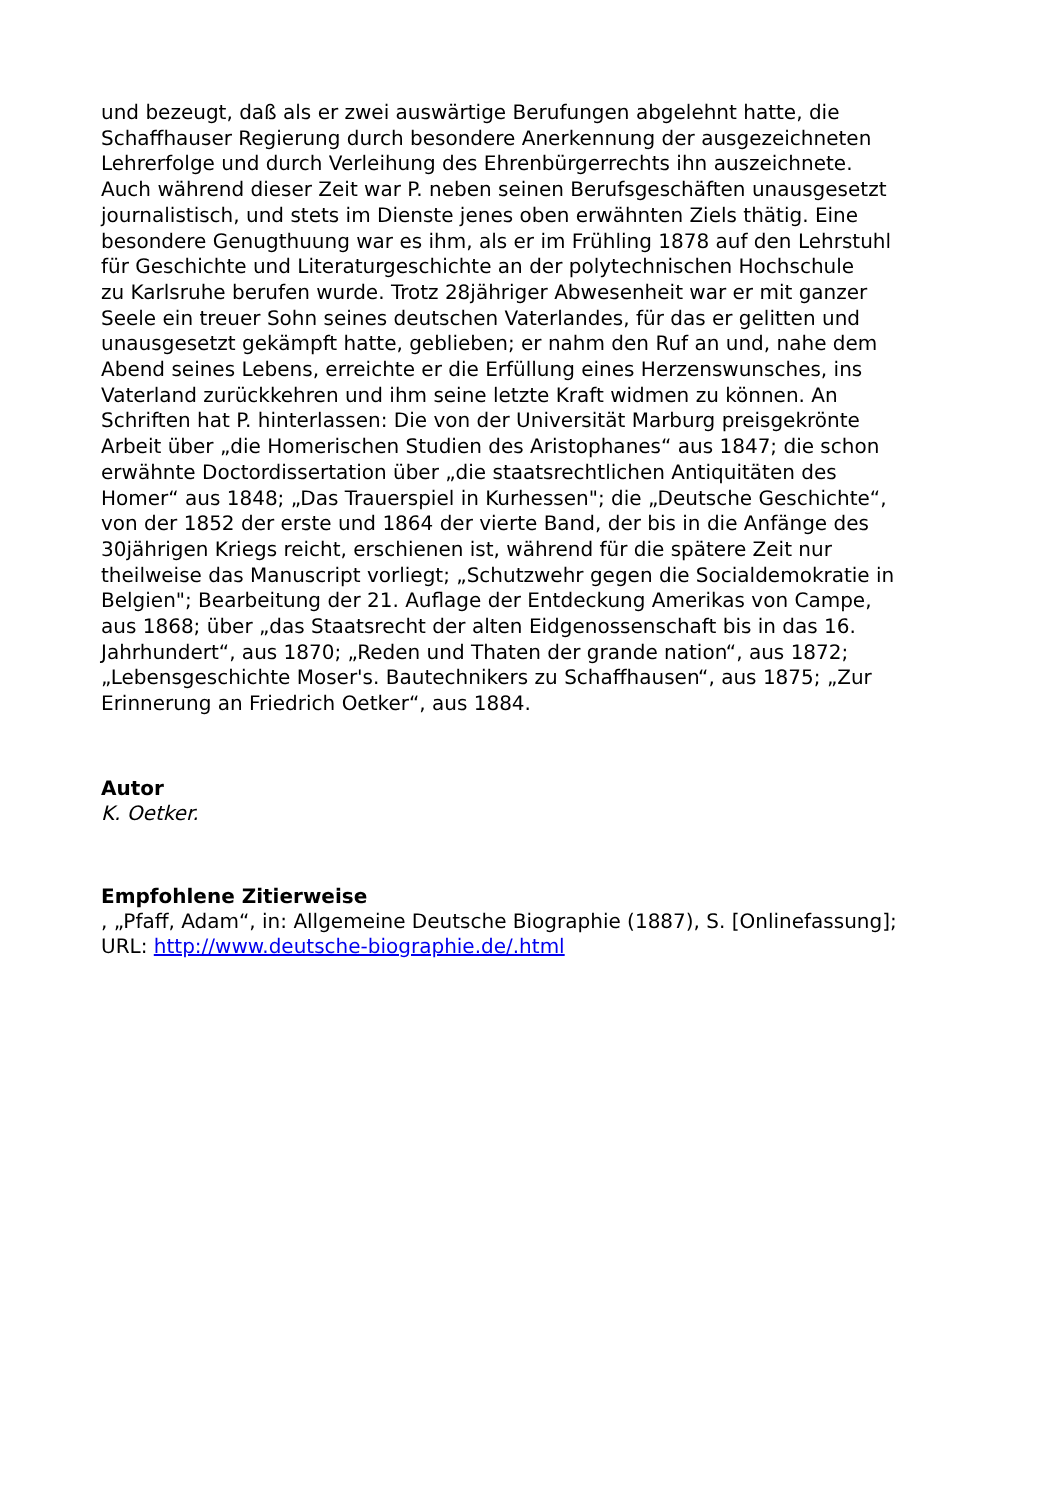und bezeugt, daß als er zwei auswärtige Berufungen abgelehnt hatte, die
Schaffhauser Regierung durch besondere Anerkennung der ausgezeichneten
Lehrerfolge und durch Verleihung des Ehrenbürgerrechts ihn auszeichnete.
Auch während dieser Zeit war P. neben seinen Berufsgeschäften unausgesetzt
journalistisch, und stets im Dienste jenes oben erwähnten Ziels thätig. Eine
besondere Genugthuung war es ihm, als er im Frühling 1878 auf den Lehrstuhl
für Geschichte und Literaturgeschichte an der polytechnischen Hochschule
zu Karlsruhe berufen wurde. Trotz 28jähriger Abwesenheit war er mit ganzer
Seele ein treuer Sohn seines deutschen Vaterlandes, für das er gelitten und
unausgesetzt gekämpft hatte, geblieben; er nahm den Ruf an und, nahe dem
Abend seines Lebens, erreichte er die Erfüllung eines Herzenswunsches, ins
Vaterland zurückkehren und ihm seine letzte Kraft widmen zu können. An
Schriften hat P. hinterlassen: Die von der Universität Marburg preisgekrönte
Arbeit über „die Homerischen Studien des Aristophanes“ aus 1847; die schon
erwähnte Doctordissertation über „die staatsrechtlichen Antiquitäten des
Homer“ aus 1848; „Das Trauerspiel in Kurhessen"; die „Deutsche Geschichte“,
von der 1852 der erste und 1864 der vierte Band, der bis in die Anfänge des
30jährigen Kriegs reicht, erschienen ist, während für die spätere Zeit nur
theilweise das Manuscript vorliegt; „Schutzwehr gegen die Socialdemokratie in
Belgien"; Bearbeitung der 21. Auflage der Entdeckung Amerikas von Campe,
aus 1868; über „das Staatsrecht der alten Eidgenossenschaft bis in das 16.
Jahrhundert“, aus 1870; „Reden und Thaten der grande nation“, aus 1872;
„Lebensgeschichte Moser's. Bautechnikers zu Schaffhausen“, aus 1875; „Zur
Erinnerung an Friedrich Oetker“, aus 1884.
Autor
K. Oetker.
Empfohlene Zitierweise
, „Pfaff, Adam“, in: Allgemeine Deutsche Biographie (1887), S. [Onlinefassung];
URL: http://www.deutsche-biographie.de/.html